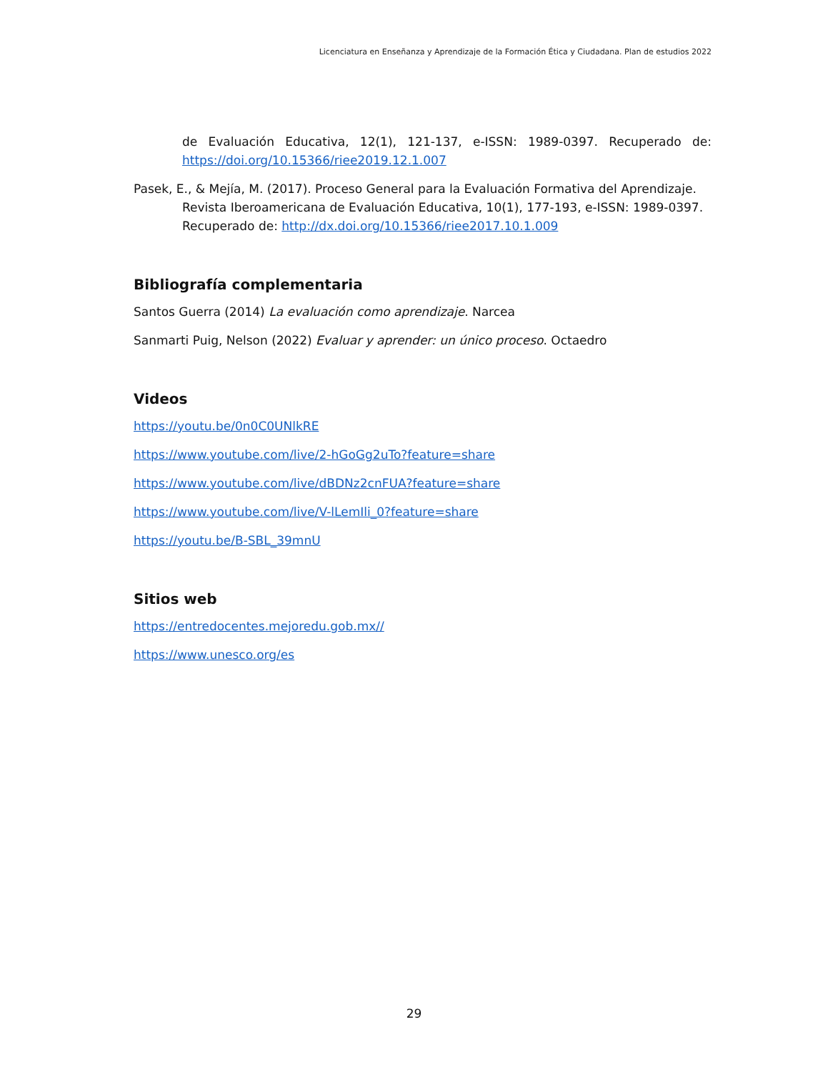Licenciatura en Enseñanza y Aprendizaje de la Formación Ética y Ciudadana. Plan de estudios 2022
de Evaluación Educativa, 12(1), 121-137, e-ISSN: 1989-0397. Recuperado de: https://doi.org/10.15366/riee2019.12.1.007
Pasek, E., & Mejía, M. (2017). Proceso General para la Evaluación Formativa del Aprendizaje. Revista Iberoamericana de Evaluación Educativa, 10(1), 177-193, e-ISSN: 1989-0397. Recuperado de: http://dx.doi.org/10.15366/riee2017.10.1.009
Bibliografía complementaria
Santos Guerra (2014) La evaluación como aprendizaje. Narcea
Sanmarti Puig, Nelson (2022) Evaluar y aprender: un único proceso. Octaedro
Videos
https://youtu.be/0n0C0UNlkRE
https://www.youtube.com/live/2-hGoGg2uTo?feature=share
https://www.youtube.com/live/dBDNz2cnFUA?feature=share
https://www.youtube.com/live/V-lLemIli_0?feature=share
https://youtu.be/B-SBL_39mnU
Sitios web
https://entredocentes.mejoredu.gob.mx//
https://www.unesco.org/es
29